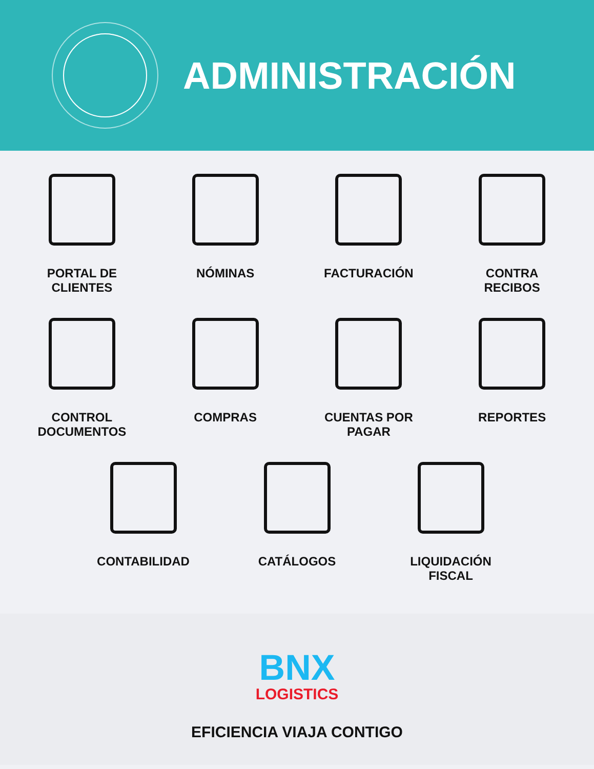ADMINISTRACIÓN
PORTAL DE
CLIENTES
NÓMINAS FACTURACIÓN CONTRA
RECIBOS
CONTROL
DOCUMENTOS
COMPRAS CUENTAS POR
PAGAR
REPORTES
CONTABILIDAD CATÁLOGOS LIQUIDACIÓN
FISCAL
BNX
LOGISTICS
EFICIENCIA VIAJA CONTIGO